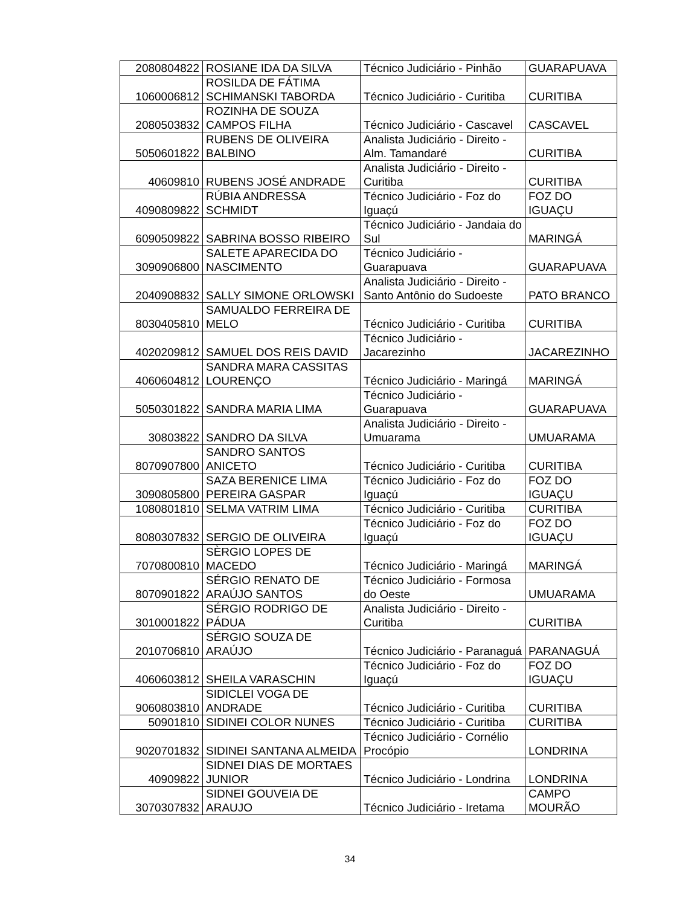| 2080804822 | ROSIANE IDA DA SILVA | Técnico Judiciário - Pinhão | GUARAPUAVA |
| 1060006812 | ROSILDA DE FÁTIMA SCHIMANSKI TABORDA | Técnico Judiciário - Curitiba | CURITIBA |
| 2080503832 | ROZINHA DE SOUZA CAMPOS FILHA | Técnico Judiciário - Cascavel | CASCAVEL |
| 5050601822 | RUBENS DE OLIVEIRA BALBINO | Analista Judiciário - Direito - Alm. Tamandaré | CURITIBA |
| 40609810 | RUBENS JOSÉ ANDRADE | Analista Judiciário - Direito - Curitiba | CURITIBA |
| 4090809822 | RÚBIA ANDRESSA SCHMIDT | Técnico Judiciário - Foz do Iguaçú | FOZ DO IGUAÇU |
| 6090509822 | SABRINA BOSSO RIBEIRO | Técnico Judiciário - Jandaia do Sul | MARINGÁ |
| 3090906800 | SALETE APARECIDA DO NASCIMENTO | Técnico Judiciário - Guarapuava | GUARAPUAVA |
| 2040908832 | SALLY SIMONE ORLOWSKI | Analista Judiciário - Direito - Santo Antônio do Sudoeste | PATO BRANCO |
| 8030405810 | SAMUALDO FERREIRA DE MELO | Técnico Judiciário - Curitiba | CURITIBA |
| 4020209812 | SAMUEL DOS REIS DAVID | Técnico Judiciário - Jacarezinho | JACAREZINHO |
| 4060604812 | SANDRA MARA CASSITAS LOURENÇO | Técnico Judiciário - Maringá | MARINGÁ |
| 5050301822 | SANDRA MARIA LIMA | Técnico Judiciário - Guarapuava | GUARAPUAVA |
| 30803822 | SANDRO DA SILVA | Analista Judiciário - Direito - Umuarama | UMUARAMA |
| 8070907800 | SANDRO SANTOS ANICETO | Técnico Judiciário - Curitiba | CURITIBA |
| 3090805800 | SAZA BERENICE LIMA PEREIRA GASPAR | Técnico Judiciário - Foz do Iguaçú | FOZ DO IGUAÇU |
| 1080801810 | SELMA VATRIM LIMA | Técnico Judiciário - Curitiba | CURITIBA |
| 8080307832 | SERGIO DE OLIVEIRA | Técnico Judiciário - Foz do Iguaçú | FOZ DO IGUAÇU |
| 7070800810 | SÈRGIO LOPES DE MACEDO | Técnico Judiciário - Maringá | MARINGÁ |
| 8070901822 | SÉRGIO RENATO DE ARAÚJO SANTOS | Técnico Judiciário - Formosa do Oeste | UMUARAMA |
| 3010001822 | SÉRGIO RODRIGO DE PÁDUA | Analista Judiciário - Direito - Curitiba | CURITIBA |
| 2010706810 | SÉRGIO SOUZA DE ARAÚJO | Técnico Judiciário - Paranaguá | PARANAGUÁ |
| 4060603812 | SHEILA VARASCHIN | Técnico Judiciário - Foz do Iguaçú | FOZ DO IGUAÇU |
| 9060803810 | SIDICLEI VOGA DE ANDRADE | Técnico Judiciário - Curitiba | CURITIBA |
| 50901810 | SIDINEI COLOR NUNES | Técnico Judiciário - Curitiba | CURITIBA |
| 9020701832 | SIDINEI SANTANA ALMEIDA | Técnico Judiciário - Cornélio Procópio | LONDRINA |
| 40909822 | SIDNEI DIAS DE MORTAES JUNIOR | Técnico Judiciário - Londrina | LONDRINA |
| 3070307832 | SIDNEI GOUVEIA DE ARAUJO | Técnico Judiciário - Iretama | CAMPO MOURÃO |
34